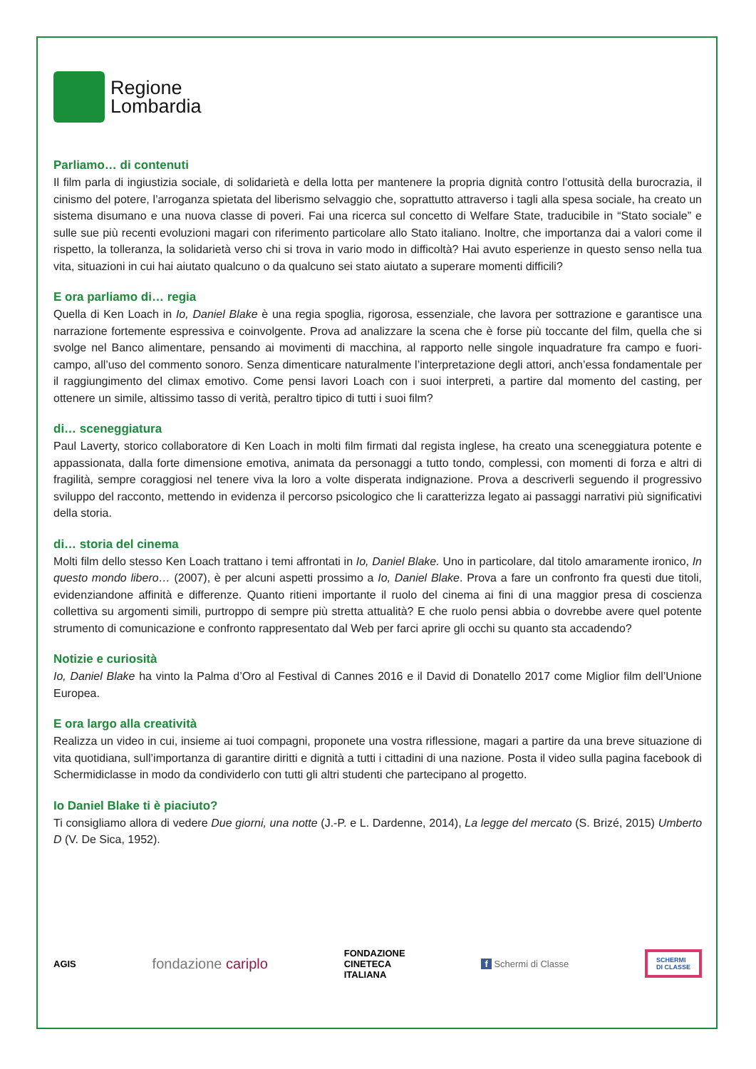Regione
Lombardia
Parliamo… di contenuti
Il film parla di ingiustizia sociale, di solidarietà e della lotta per mantenere la propria dignità contro l’ottusità della burocrazia, il cinismo del potere, l’arroganza spietata del liberismo selvaggio che, soprattutto attraverso i tagli alla spesa sociale, ha creato un sistema disumano e una nuova classe di poveri. Fai una ricerca sul concetto di Welfare State, traducibile in “Stato sociale” e sulle sue più recenti evoluzioni magari con riferimento particolare allo Stato italiano. Inoltre, che importanza dai a valori come il rispetto, la tolleranza, la solidarietà verso chi si trova in vario modo in difficoltà? Hai avuto esperienze in questo senso nella tua vita, situazioni in cui hai aiutato qualcuno o da qualcuno sei stato aiutato a superare momenti difficili?
E ora parliamo di… regia
Quella di Ken Loach in Io, Daniel Blake è una regia spoglia, rigorosa, essenziale, che lavora per sottrazione e garantisce una narrazione fortemente espressiva e coinvolgente. Prova ad analizzare la scena che è forse più toccante del film, quella che si svolge nel Banco alimentare, pensando ai movimenti di macchina, al rapporto nelle singole inquadrature fra campo e fuori-campo, all’uso del commento sonoro. Senza dimenticare naturalmente l’interpretazione degli attori, anch’essa fondamentale per il raggiungimento del climax emotivo. Come pensi lavori Loach con i suoi interpreti, a partire dal momento del casting, per ottenere un simile, altissimo tasso di verità, peraltro tipico di tutti i suoi film?
di… sceneggiatura
Paul Laverty, storico collaboratore di Ken Loach in molti film firmati dal regista inglese, ha creato una sceneggiatura potente e appassionata, dalla forte dimensione emotiva, animata da personaggi a tutto tondo, complessi, con momenti di forza e altri di fragilità, sempre coraggiosi nel tenere viva la loro a volte disperata indignazione. Prova a descriverli seguendo il progressivo sviluppo del racconto, mettendo in evidenza il percorso psicologico che li caratterizza legato ai passaggi narrativi più significativi della storia.
di… storia del cinema
Molti film dello stesso Ken Loach trattano i temi affrontati in Io, Daniel Blake. Uno in particolare, dal titolo amaramente ironico, In questo mondo libero… (2007), è per alcuni aspetti prossimo a Io, Daniel Blake. Prova a fare un confronto fra questi due titoli, evidenziandone affinità e differenze. Quanto ritieni importante il ruolo del cinema ai fini di una maggior presa di coscienza collettiva su argomenti simili, purtroppo di sempre più stretta attualità? E che ruolo pensi abbia o dovrebbe avere quel potente strumento di comunicazione e confronto rappresentato dal Web per farci aprire gli occhi su quanto sta accadendo?
Notizie e curiosità
Io, Daniel Blake ha vinto la Palma d’Oro al Festival di Cannes 2016 e il David di Donatello 2017 come Miglior film dell’Unione Europea.
E ora largo alla creatività
Realizza un video in cui, insieme ai tuoi compagni, proponete una vostra riflessione, magari a partire da una breve situazione di vita quotidiana, sull’importanza di garantire diritti e dignità a tutti i cittadini di una nazione. Posta il video sulla pagina facebook di Schermidiclasse in modo da condividerlo con tutti gli altri studenti che partecipano al progetto.
Io Daniel Blake ti è piaciuto?
Ti consigliamo allora di vedere Due giorni, una notte (J.-P. e L. Dardenne, 2014), La legge del mercato (S. Brizé, 2015) Umberto D (V. De Sica, 1952).
AGIS fondazione cariplo FONDAZIONE
CINETECA
ITALIANA f Schermi di Classe SCHERMI
DI CLASSE